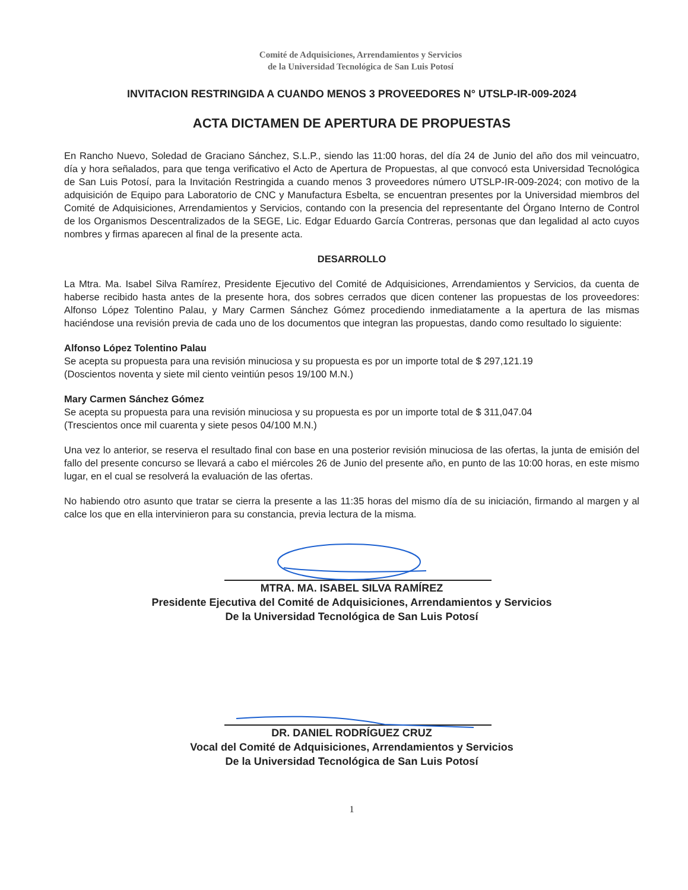Comité de Adquisiciones, Arrendamientos y Servicios
de la Universidad Tecnológica de San Luis Potosí
INVITACION RESTRINGIDA A CUANDO MENOS 3 PROVEEDORES N° UTSLP-IR-009-2024
ACTA DICTAMEN DE APERTURA DE PROPUESTAS
En Rancho Nuevo, Soledad de Graciano Sánchez, S.L.P., siendo las 11:00 horas, del día 24 de Junio del año dos mil veincuatro, día y hora señalados, para que tenga verificativo el Acto de Apertura de Propuestas, al que convocó esta Universidad Tecnológica de San Luis Potosí, para la Invitación Restringida a cuando menos 3 proveedores número UTSLP-IR-009-2024; con motivo de la adquisición de Equipo para Laboratorio de CNC y Manufactura Esbelta, se encuentran presentes por la Universidad miembros del Comité de Adquisiciones, Arrendamientos y Servicios, contando con la presencia del representante del Órgano Interno de Control de los Organismos Descentralizados de la SEGE, Lic. Edgar Eduardo García Contreras, personas que dan legalidad al acto cuyos nombres y firmas aparecen al final de la presente acta.
DESARROLLO
La Mtra. Ma. Isabel Silva Ramírez, Presidente Ejecutivo del Comité de Adquisiciones, Arrendamientos y Servicios, da cuenta de haberse recibido hasta antes de la presente hora, dos sobres cerrados que dicen contener las propuestas de los proveedores: Alfonso López Tolentino Palau, y Mary Carmen Sánchez Gómez procediendo inmediatamente a la apertura de las mismas haciéndose una revisión previa de cada uno de los documentos que integran las propuestas, dando como resultado lo siguiente:
Alfonso López Tolentino Palau
Se acepta su propuesta para una revisión minuciosa y su propuesta es por un importe total de $ 297,121.19
(Doscientos noventa y siete mil ciento veintiún pesos 19/100 M.N.)
Mary Carmen Sánchez Gómez
Se acepta su propuesta para una revisión minuciosa y su propuesta es por un importe total de $ 311,047.04
(Trescientos once mil cuarenta y siete pesos 04/100 M.N.)
Una vez lo anterior, se reserva el resultado final con base en una posterior revisión minuciosa de las ofertas, la junta de emisión del fallo del presente concurso se llevará a cabo el miércoles 26 de Junio del presente año, en punto de las 10:00 horas, en este mismo lugar, en el cual se resolverá la evaluación de las ofertas.
No habiendo otro asunto que tratar se cierra la presente a las 11:35 horas del mismo día de su iniciación, firmando al margen y al calce los que en ella intervinieron para su constancia, previa lectura de la misma.
MTRA. MA. ISABEL SILVA RAMÍREZ
Presidente Ejecutiva del Comité de Adquisiciones, Arrendamientos y Servicios
De la Universidad Tecnológica de San Luis Potosí
DR. DANIEL RODRÍGUEZ CRUZ
Vocal del Comité de Adquisiciones, Arrendamientos y Servicios
De la Universidad Tecnológica de San Luis Potosí
1